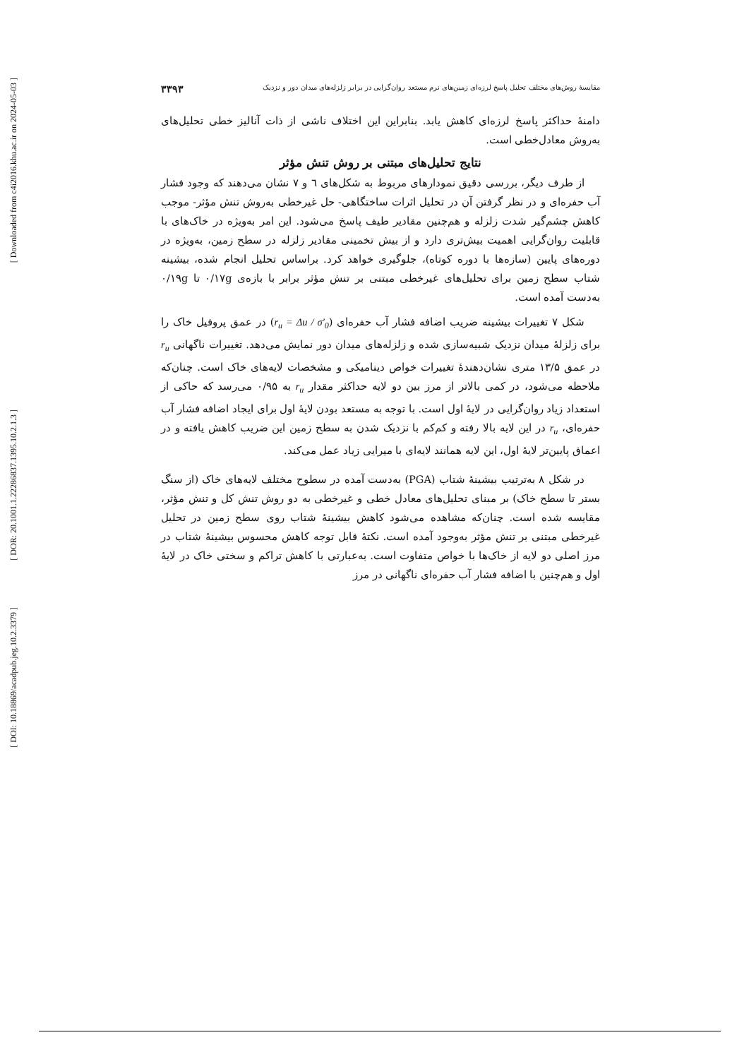[ DOI: 10.18869/acadpub.jeg.10.2.3379 ]
[ DOR: 20.1001.1.22286837.1395.10.2.1.3 ]
[ Downloaded from c4i2016.khu.ac.ir on 2024-05-03 ]
مقایسهٔ روش‌های مختلف تحلیل پاسخ لرزه‌ای زمین‌های نرم مستعد روان‌گرایی در برابر زلزله‌های میدان دور و نزدیک ۳۳۹۳
دامنهٔ حداکثر پاسخ لرزه‌ای کاهش یابد. بنابراین این اختلاف ناشی از ذات آنالیز خطی تحلیل‌های به‌روش معادل‌خطی است.
نتایج تحلیل‌های مبتنی بر روش تنش مؤثر
از طرف دیگر، بررسی دقیق نمودارهای مربوط به شکل‌های ٦ و ٧ نشان می‌دهند که وجود فشار آب حفره‌ای و در نظر گرفتن آن در تحلیل اثرات ساختگاهی- حل غیرخطی به‌روش تنش مؤثر- موجب کاهش چشم‌گیر شدت زلزله و هم‌چنین مقادیر طیف پاسخ می‌شود. این امر به‌ویژه در خاک‌های با قابلیت روان‌گرایی اهمیت بیش‌تری دارد و از بیش تخمینی مقادیر زلزله در سطح زمین، به‌ویژه در دوره‌های پایین (سازه‌ها با دوره کوتاه)، جلوگیری خواهد کرد. براساس تحلیل انجام شده، بیشینه شتاب سطح زمین برای تحلیل‌های غیرخطی مبتنی بر تنش مؤثر برابر با بازه‌ی ۰/۱۷g تا ۰/۱۹g به‌دست آمده است.
شکل ۷ تغییرات بیشینه ضریب اضافه فشار آب حفره‌ای (r<sub>u</sub> = Δu / σ′<sub>0</sub>) در عمق پروفیل خاک را برای زلزلهٔ میدان نزدیک شبیه‌سازی شده و زلزله‌های میدان دور نمایش می‌دهد. تغییرات ناگهانی r<sub>u</sub> در عمق ۱۳/۵ متری نشان‌دهندهٔ تغییرات خواص دینامیکی و مشخصات لایه‌های خاک است. چنان‌که ملاحظه می‌شود، در کمی بالاتر از مرز بین دو لایه حداکثر مقدار r<sub>u</sub> به ۰/۹۵ می‌رسد که حاکی از استعداد زیاد روان‌گرایی در لایهٔ اول است. با توجه به مستعد بودن لایهٔ اول برای ایجاد اضافه فشار آب حفره‌ای، r<sub>u</sub> در این لایه بالا رفته و کم‌کم با نزدیک شدن به سطح زمین این ضریب کاهش یافته و در اعماق پایین‌تر لایهٔ اول، این لایه همانند لایه‌ای با میرایی زیاد عمل می‌کند.
در شکل ۸ به‌ترتیب بیشینهٔ شتاب (PGA) به‌دست آمده در سطوح مختلف لایه‌های خاک (از سنگ بستر تا سطح خاک) بر مبنای تحلیل‌های معادل خطی و غیرخطی به دو روش تنش کل و تنش مؤثر، مقایسه شده است. چنان‌که مشاهده می‌شود کاهش بیشینهٔ شتاب روی سطح زمین در تحلیل غیرخطی مبتنی بر تنش مؤثر به‌وجود آمده است. نکتهٔ قابل توجه کاهش محسوس بیشینهٔ شتاب در مرز اصلی دو لایه از خاک‌ها با خواص متفاوت است. به‌عبارتی با کاهش تراکم و سختی خاک در لایهٔ اول و هم‌چنین با اضافه فشار آب حفره‌ای ناگهانی در مرز